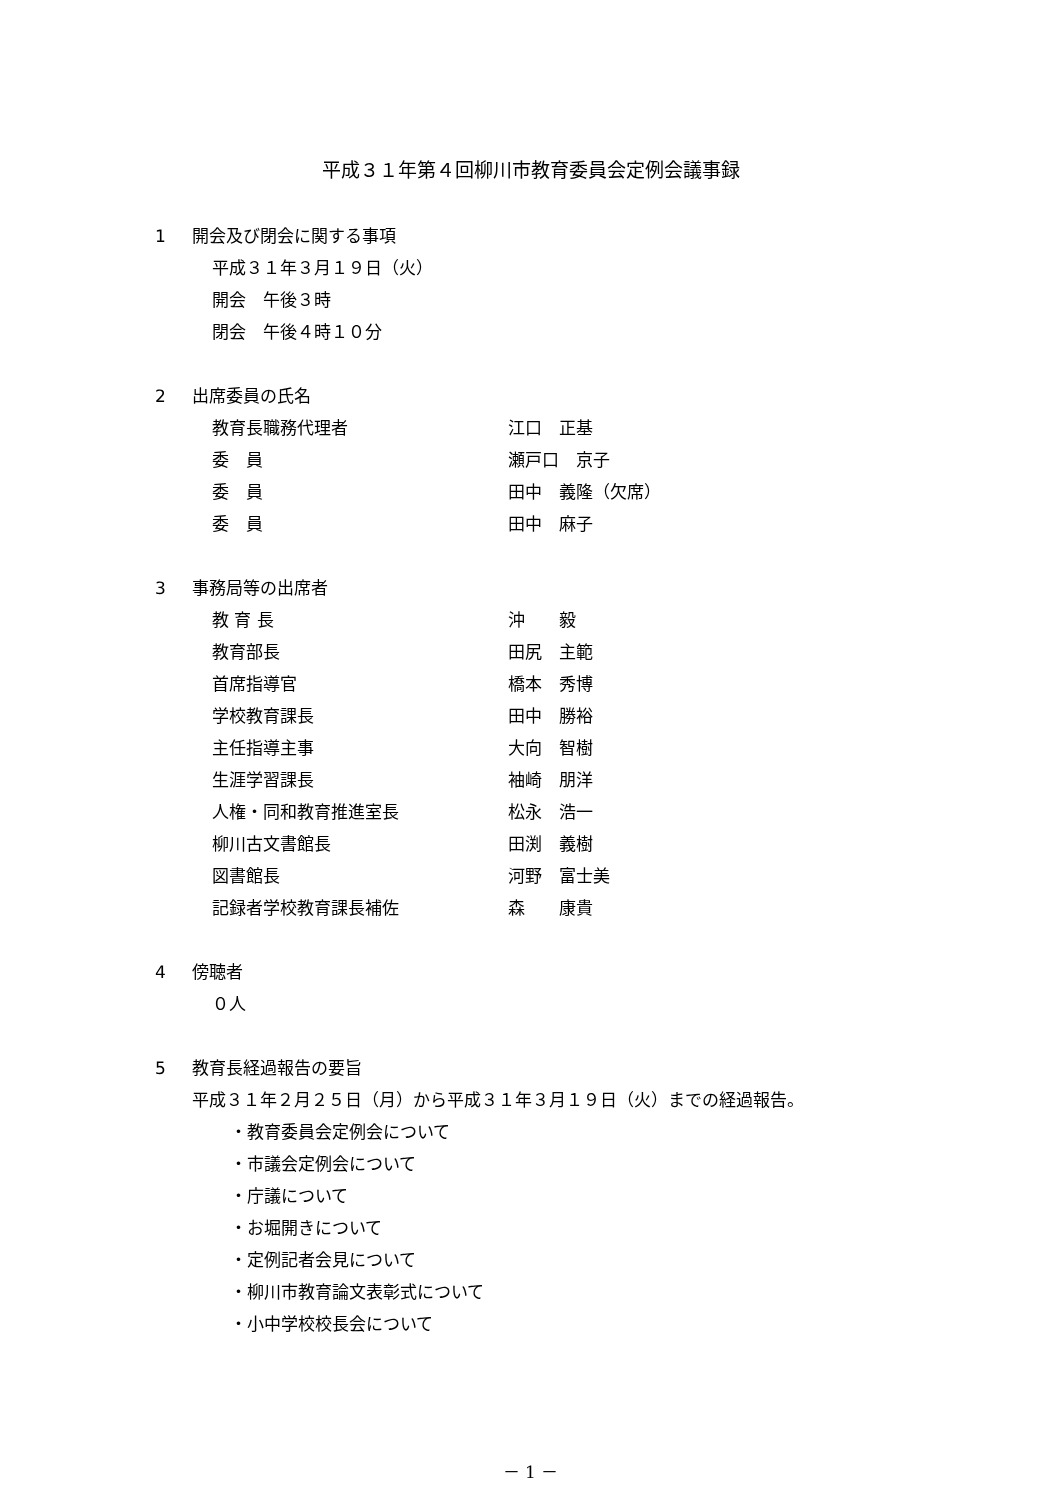平成３１年第４回柳川市教育委員会定例会議事録
1 開会及び閉会に関する事項
平成３１年３月１９日（火）
開会　午後３時
閉会　午後４時１０分
2 出席委員の氏名
教育長職務代理者 江口　正基
委　員 瀬戸口　京子
委　員 田中　義隆（欠席）
委　員 田中　麻子
3 事務局等の出席者
教 育 長 沖　　毅
教育部長 田尻　主範
首席指導官 橋本　秀博
学校教育課長 田中　勝裕
主任指導主事 大向　智樹
生涯学習課長 袖崎　朋洋
人権・同和教育推進室長 松永　浩一
柳川古文書館長 田渕　義樹
図書館長 河野　富士美
記録者学校教育課長補佐 森　　康貴
4 傍聴者
０人
5 教育長経過報告の要旨
平成３１年２月２５日（月）から平成３１年３月１９日（火）までの経過報告。
・教育委員会定例会について
・市議会定例会について
・庁議について
・お堀開きについて
・定例記者会見について
・柳川市教育論文表彰式について
・小中学校校長会について
－ 1 －